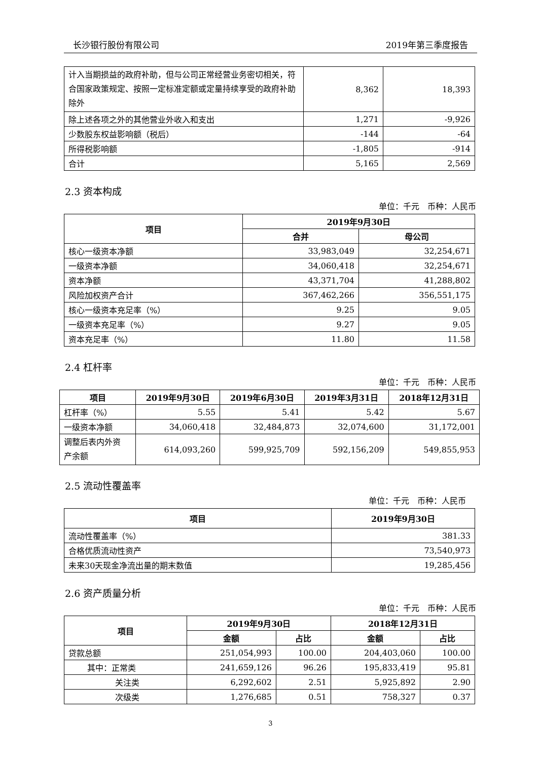长沙银行股份有限公司 2019年第三季度报告
| 计入当期损益的政府补助，但与公司正常经营业务密切相关，符合国家政策规定、按照一定标准定额或定量持续享受的政府补助除外 | 8,362 | 18,393 |
| 除上述各项之外的其他营业外收入和支出 | 1,271 | -9,926 |
| 少数股东权益影响额（税后） | -144 | -64 |
| 所得税影响额 | -1,805 | -914 |
| 合计 | 5,165 | 2,569 |
2.3 资本构成
单位：千元　币种：人民币
| 项目 | 2019年9月30日 | |
| --- | --- | --- |
| | 合并 | 母公司 |
| 核心一级资本净额 | 33,983,049 | 32,254,671 |
| 一级资本净额 | 34,060,418 | 32,254,671 |
| 资本净额 | 43,371,704 | 41,288,802 |
| 风险加权资产合计 | 367,462,266 | 356,551,175 |
| 核心一级资本充足率（%） | 9.25 | 9.05 |
| 一级资本充足率（%） | 9.27 | 9.05 |
| 资本充足率（%） | 11.80 | 11.58 |
2.4 杠杆率
单位：千元　币种：人民币
| 项目 | 2019年9月30日 | 2019年6月30日 | 2019年3月31日 | 2018年12月31日 |
| --- | --- | --- | --- | --- |
| 杠杆率（%） | 5.55 | 5.41 | 5.42 | 5.67 |
| 一级资本净额 | 34,060,418 | 32,484,873 | 32,074,600 | 31,172,001 |
| 调整后表内外资 产余额 | 614,093,260 | 599,925,709 | 592,156,209 | 549,855,953 |
2.5 流动性覆盖率
单位：千元　币种：人民币
| 项目 | 2019年9月30日 |
| --- | --- |
| 流动性覆盖率（%） | 381.33 |
| 合格优质流动性资产 | 73,540,973 |
| 未来30天现金净流出量的期末数值 | 19,285,456 |
2.6 资产质量分析
单位：千元　币种：人民币
| 项目 | 2019年9月30日 | | 2018年12月31日 | |
| --- | --- | --- | --- | --- |
| | 金额 | 占比 | 金额 | 占比 |
| 贷款总额 | 251,054,993 | 100.00 | 204,403,060 | 100.00 |
| 其中：正常类 | 241,659,126 | 96.26 | 195,833,419 | 95.81 |
| 关注类 | 6,292,602 | 2.51 | 5,925,892 | 2.90 |
| 次级类 | 1,276,685 | 0.51 | 758,327 | 0.37 |
3